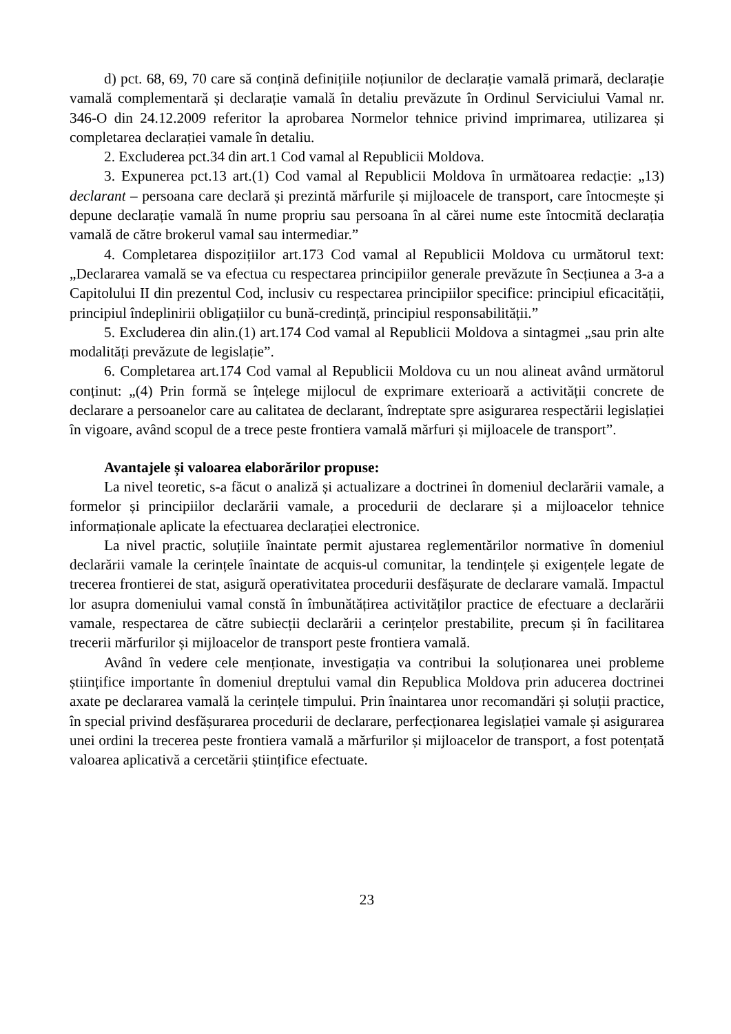d) pct. 68, 69, 70 care să conțină definițiile noțiunilor de declarație vamală primară, declarație vamală complementară și declarație vamală în detaliu prevăzute în Ordinul Serviciului Vamal nr. 346-O din 24.12.2009 referitor la aprobarea Normelor tehnice privind imprimarea, utilizarea și completarea declarației vamale în detaliu.
2. Excluderea pct.34 din art.1 Cod vamal al Republicii Moldova.
3. Expunerea pct.13 art.(1) Cod vamal al Republicii Moldova în următoarea redacție: „13) declarant – persoana care declară și prezintă mărfurile și mijloacele de transport, care întocmește și depune declarație vamală în nume propriu sau persoana în al cărei nume este întocmită declarația vamală de către brokerul vamal sau intermediar.”
4. Completarea dispozițiilor art.173 Cod vamal al Republicii Moldova cu următorul text: „Declararea vamală se va efectua cu respectarea principiilor generale prevăzute în Secțiunea a 3-a a Capitolului II din prezentul Cod, inclusiv cu respectarea principiilor specifice: principiul eficacității, principiul îndeplinirii obligațiilor cu bună-credință, principiul responsabilității.”
5. Excluderea din alin.(1) art.174 Cod vamal al Republicii Moldova a sintagmei „sau prin alte modalități prevăzute de legislație”.
6. Completarea art.174 Cod vamal al Republicii Moldova cu un nou alineat având următorul conținut: „(4) Prin formă se înțelege mijlocul de exprimare exterioară a activității concrete de declarare a persoanelor care au calitatea de declarant, îndreptate spre asigurarea respectării legislației în vigoare, având scopul de a trece peste frontiera vamală mărfuri și mijloacele de transport”.
Avantajele și valoarea elaborărilor propuse:
La nivel teoretic, s-a făcut o analiză și actualizare a doctrinei în domeniul declarării vamale, a formelor și principiilor declarării vamale, a procedurii de declarare și a mijloacelor tehnice informaționale aplicate la efectuarea declarației electronice.
La nivel practic, soluțiile înaintate permit ajustarea reglementărilor normative în domeniul declarării vamale la cerințele înaintate de acquis-ul comunitar, la tendințele și exigențele legate de trecerea frontierei de stat, asigură operativitatea procedurii desfășurate de declarare vamală. Impactul lor asupra domeniului vamal constă în îmbunătățirea activităților practice de efectuare a declarării vamale, respectarea de către subiecții declarării a cerințelor prestabilite, precum și în facilitarea trecerii mărfurilor și mijloacelor de transport peste frontiera vamală.
Având în vedere cele menționate, investigația va contribui la soluționarea unei probleme științifice importante în domeniul dreptului vamal din Republica Moldova prin aducerea doctrinei axate pe declararea vamală la cerințele timpului. Prin înaintarea unor recomandări și soluții practice, în special privind desfășurarea procedurii de declarare, perfecționarea legislației vamale și asigurarea unei ordini la trecerea peste frontiera vamală a mărfurilor și mijloacelor de transport, a fost potențată valoarea aplicativă a cercetării științifice efectuate.
23